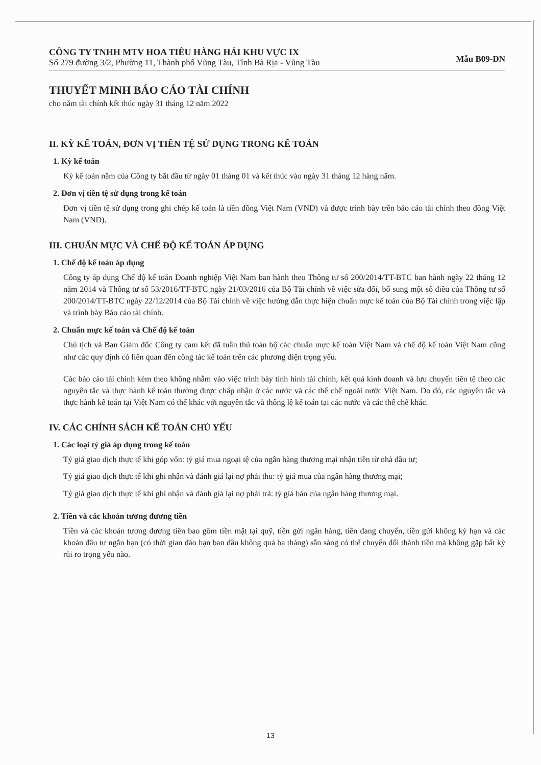CÔNG TY TNHH MTV HOA TIÊU HÀNG HẢI KHU VỰC IX
Số 279 đường 3/2, Phường 11, Thành phố Vũng Tàu, Tỉnh Bà Rịa - Vũng Tàu
Mẫu B09-DN
THUYẾT MINH BÁO CÁO TÀI CHÍNH
cho năm tài chính kết thúc ngày 31 tháng 12 năm 2022
II. KỲ KẾ TOÁN, ĐƠN VỊ TIỀN TỆ SỬ DỤNG TRONG KẾ TOÁN
1. Kỳ kế toán
Kỳ kế toán năm của Công ty bắt đầu từ ngày 01 tháng 01 và kết thúc vào ngày 31 tháng 12 hàng năm.
2. Đơn vị tiền tệ sử dụng trong kế toán
Đơn vị tiền tệ sử dụng trong ghi chép kế toán là tiền đồng Việt Nam (VND) và được trình bày trên báo cáo tài chính theo đồng Việt Nam (VND).
III. CHUẨN MỰC VÀ CHẾ ĐỘ KẾ TOÁN ÁP DỤNG
1. Chế độ kế toán áp dụng
Công ty áp dụng Chế độ kế toán Doanh nghiệp Việt Nam ban hành theo Thông tư số 200/2014/TT-BTC ban hành ngày 22 tháng 12 năm 2014 và Thông tư số 53/2016/TT-BTC ngày 21/03/2016 của Bộ Tài chính về việc sửa đổi, bổ sung một số điều của Thông tư số 200/2014/TT-BTC ngày 22/12/2014 của Bộ Tài chính về việc hướng dẫn thực hiện chuẩn mực kế toán của Bộ Tài chính trong việc lập và trình bày Báo cáo tài chính.
2. Chuẩn mực kế toán và Chế độ kế toán
Chủ tịch và Ban Giám đốc Công ty cam kết đã tuân thủ toàn bộ các chuẩn mực kế toán Việt Nam và chế độ kế toán Việt Nam cũng như các quy định có liên quan đến công tác kế toán trên các phương diện trọng yếu.
Các báo cáo tài chính kèm theo không nhằm vào việc trình bày tình hình tài chính, kết quả kinh doanh và lưu chuyển tiền tệ theo các nguyên tắc và thực hành kế toán thường được chấp nhận ở các nước và các thể chế ngoài nước Việt Nam. Do đó, các nguyên tắc và thực hành kế toán tại Việt Nam có thể khác với nguyên tắc và thông lệ kế toán tại các nước và các thể chế khác.
IV. CÁC CHÍNH SÁCH KẾ TOÁN CHỦ YẾU
1. Các loại tỷ giá áp dụng trong kế toán
Tỷ giá giao dịch thực tế khi góp vốn: tỷ giá mua ngoại tệ của ngân hàng thương mại nhận tiền từ nhà đầu tư;
Tỷ giá giao dịch thực tế khi ghi nhận và đánh giá lại nợ phải thu: tỷ giá mua của ngân hàng thương mại;
Tỷ giá giao dịch thực tế khi ghi nhận và đánh giá lại nợ phải trả: tỷ giá bán của ngân hàng thương mại.
2. Tiền và các khoản tương đương tiền
Tiền và các khoản tương đương tiền bao gồm tiền mặt tại quỹ, tiền gửi ngân hàng, tiền đang chuyển, tiền gửi không kỳ hạn và các khoản đầu tư ngắn hạn (có thời gian đáo hạn ban đầu không quá ba tháng) sẵn sàng có thể chuyển đổi thành tiền mà không gặp bất kỳ rủi ro trọng yếu nào.
13